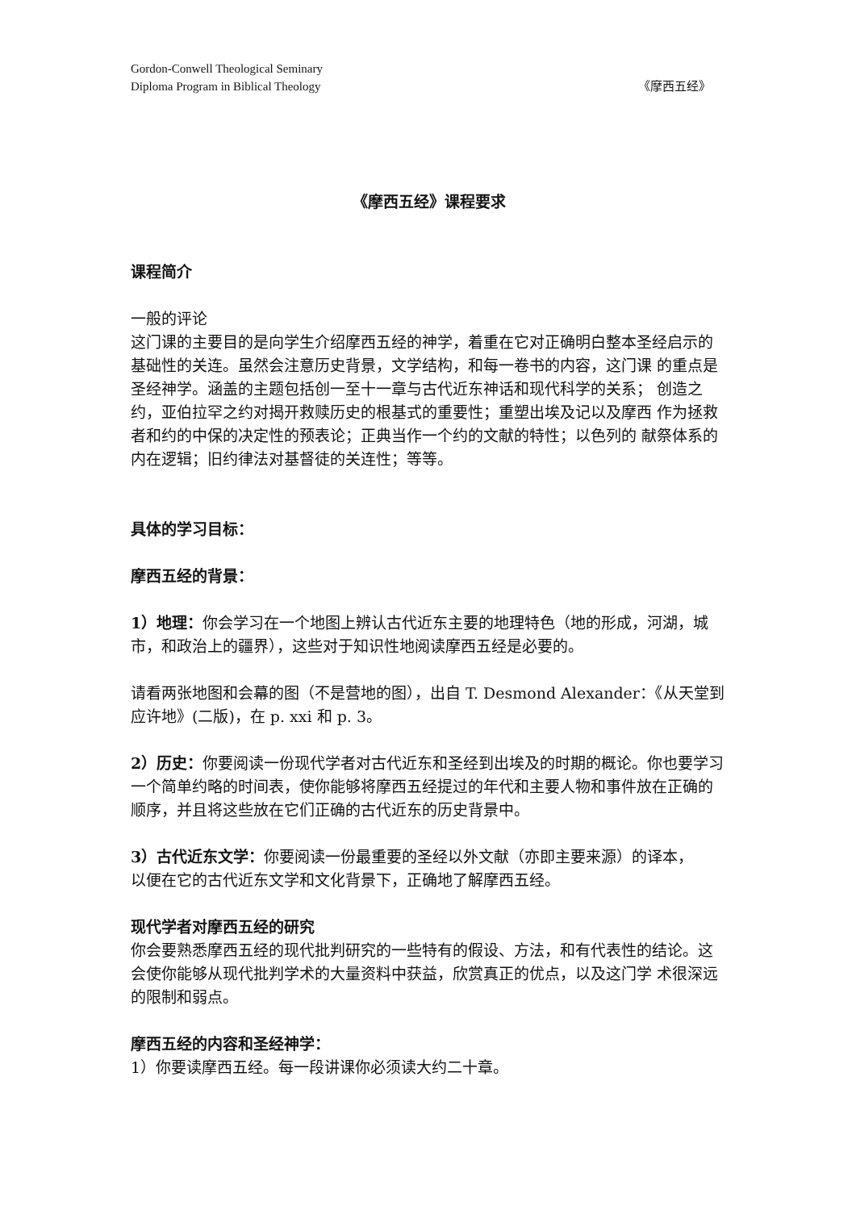Gordon-Conwell Theological Seminary
Diploma Program in Biblical Theology 《摩西五经》
《摩西五经》课程要求
课程简介
一般的评论
这门课的主要目的是向学生介绍摩西五经的神学，着重在它对正确明白整本圣经启示的基础性的关连。虽然会注意历史背景，文学结构，和每一卷书的内容，这门课 的重点是圣经神学。涵盖的主题包括创一至十一章与古代近东神话和现代科学的关系； 创造之约，亚伯拉罕之约对揭开救赎历史的根基式的重要性；重塑出埃及记以及摩西 作为拯救者和约的中保的决定性的预表论；正典当作一个约的文献的特性；以色列的 献祭体系的内在逻辑；旧约律法对基督徒的关连性；等等。
具体的学习目标：
摩西五经的背景：
1）地理：你会学习在一个地图上辨认古代近东主要的地理特色（地的形成，河湖，城市，和政治上的疆界），这些对于知识性地阅读摩西五经是必要的。
请看两张地图和会幕的图（不是营地的图），出自 T. Desmond Alexander：《从天堂到应许地》(二版)，在 p. xxi 和 p. 3。
2）历史：你要阅读一份现代学者对古代近东和圣经到出埃及的时期的概论。你也要学习一个简单约略的时间表，使你能够将摩西五经提过的年代和主要人物和事件放在正确的顺序，并且将这些放在它们正确的古代近东的历史背景中。
3）古代近东文学：你要阅读一份最重要的圣经以外文献（亦即主要来源）的译本，
以便在它的古代近东文学和文化背景下，正确地了解摩西五经。
现代学者对摩西五经的研究
你会要熟悉摩西五经的现代批判研究的一些特有的假设、方法，和有代表性的结论。这会使你能够从现代批判学术的大量资料中获益，欣赏真正的优点，以及这门学 术很深远的限制和弱点。
摩西五经的内容和圣经神学：
1）你要读摩西五经。每一段讲课你必须读大约二十章。